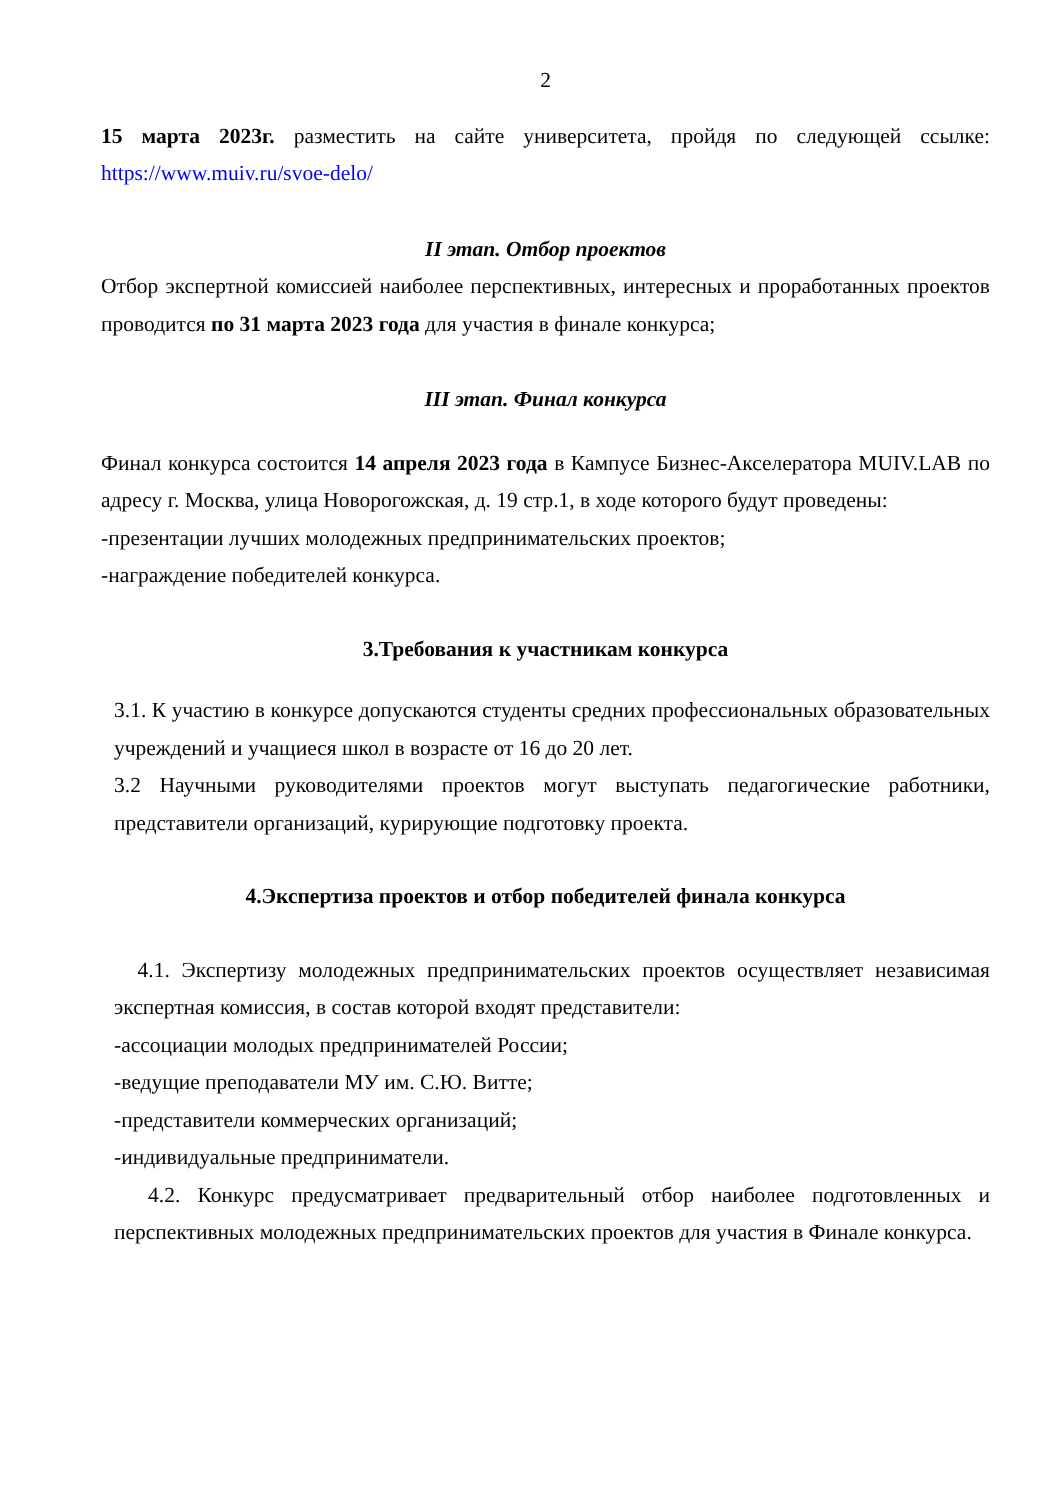2
15 марта 2023г. разместить на сайте университета, пройдя по следующей ссылке: https://www.muiv.ru/svoe-delo/
II этап. Отбор проектов
Отбор экспертной комиссией наиболее перспективных, интересных и проработанных проектов проводится по 31 марта 2023 года для участия в финале конкурса;
III этап. Финал конкурса
Финал конкурса состоится 14 апреля 2023 года в Кампусе Бизнес-Акселератора MUIV.LAB по адресу г. Москва, улица Новорогожская, д. 19 стр.1, в ходе которого будут проведены:
-презентации лучших молодежных предпринимательских проектов;
-награждение победителей конкурса.
3.Требования к участникам конкурса
3.1. К участию в конкурсе допускаются студенты средних профессиональных образовательных учреждений и учащиеся школ в возрасте от 16 до 20 лет.
3.2 Научными руководителями проектов могут выступать педагогические работники, представители организаций, курирующие подготовку проекта.
4.Экспертиза проектов и отбор победителей финала конкурса
4.1. Экспертизу молодежных предпринимательских проектов осуществляет независимая экспертная комиссия, в состав которой входят представители:
-ассоциации молодых предпринимателей России;
-ведущие преподаватели МУ им. С.Ю. Витте;
-представители коммерческих организаций;
-индивидуальные предприниматели.
4.2. Конкурс предусматривает предварительный отбор наиболее подготовленных и перспективных молодежных предпринимательских проектов для участия в Финале конкурса.